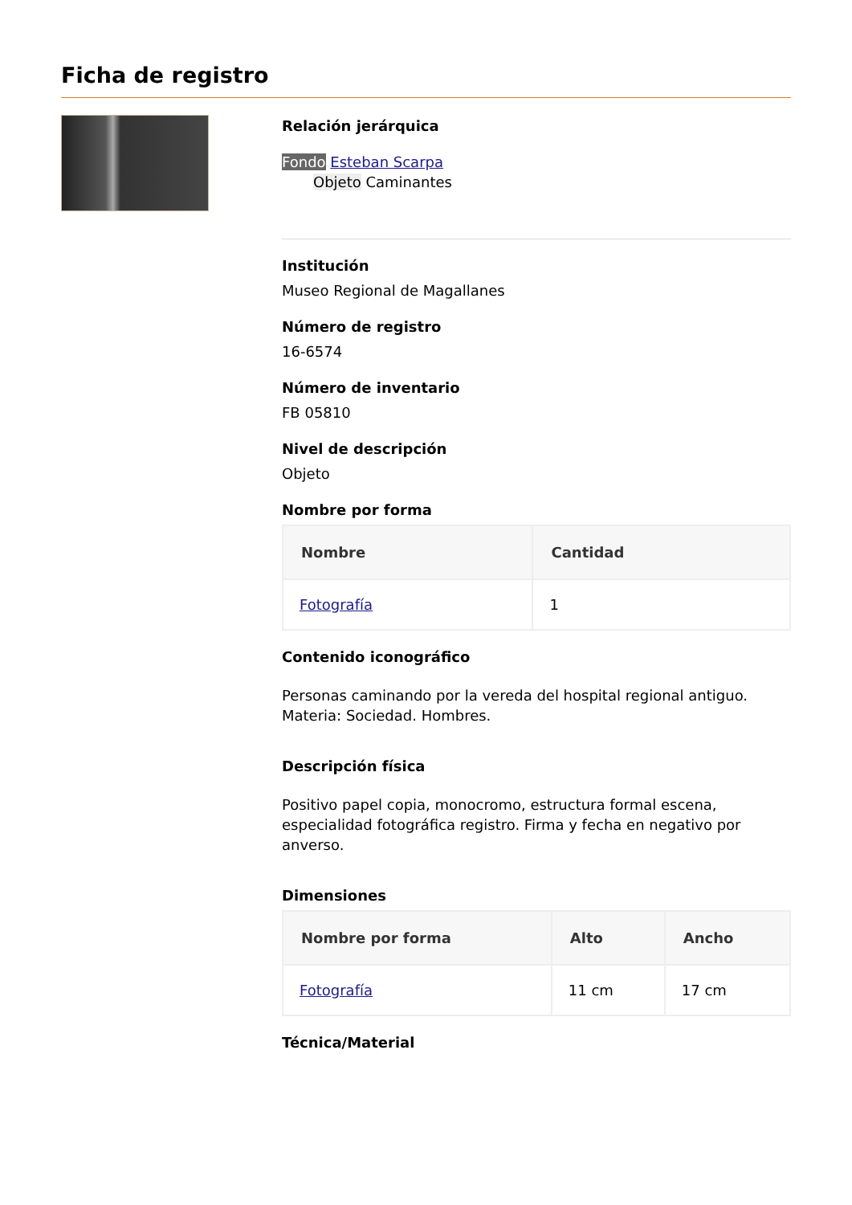Ficha de registro
Relación jerárquica
Fondo Esteban Scarpa
Objeto Caminantes
Institución
Museo Regional de Magallanes
Número de registro
16-6574
Número de inventario
FB 05810
Nivel de descripción
Objeto
Nombre por forma
| Nombre | Cantidad |
| --- | --- |
| Fotografía | 1 |
Contenido iconográfico
Personas caminando por la vereda del hospital regional antiguo. Materia: Sociedad. Hombres.
Descripción física
Positivo papel copia, monocromo, estructura formal escena, especialidad fotográfica registro. Firma y fecha en negativo por anverso.
Dimensiones
| Nombre por forma | Alto | Ancho |
| --- | --- | --- |
| Fotografía | 11 cm | 17 cm |
Técnica/Material